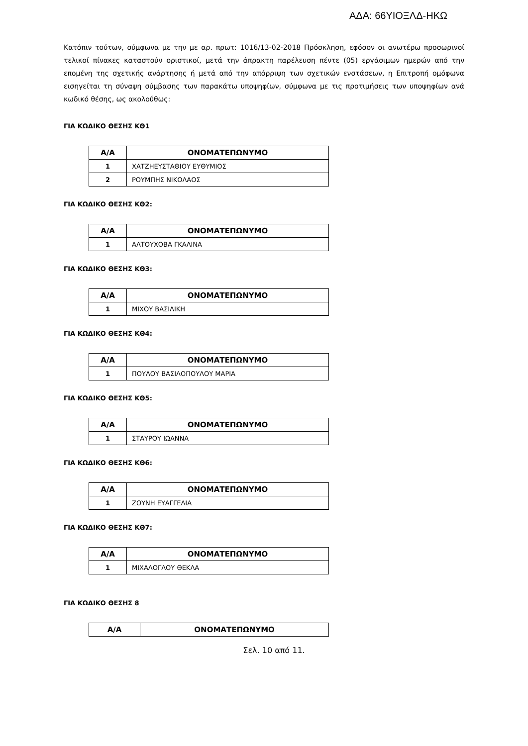ΑΔΑ: 66ΥΙΟΞΛΔ-ΗΚΩ
Κατόπιν τούτων, σύμφωνα με την με αρ. πρωτ: 1016/13-02-2018 Πρόσκληση, εφόσον οι ανωτέρω προσωρινοί τελικοί πίνακες καταστούν οριστικοί, μετά την άπρακτη παρέλευση πέντε (05) εργάσιμων ημερών από την επομένη της σχετικής ανάρτησης ή μετά από την απόρριψη των σχετικών ενστάσεων, η Επιτροπή ομόφωνα εισηγείται τη σύναψη σύμβασης των παρακάτω υποψηφίων, σύμφωνα με τις προτιμήσεις των υποψηφίων ανά κωδικό θέσης, ως ακολούθως:
ΓΙΑ ΚΩΔΙΚΟ ΘΕΣΗΣ ΚΘ1
| Α/Α | ΟΝΟΜΑΤΕΠΩΝΥΜΟ |
| --- | --- |
| 1 | ΧΑΤΖΗΕΥΣΤΑΘΙΟΥ ΕΥΘΥΜΙΟΣ |
| 2 | ΡΟΥΜΠΗΣ ΝΙΚΟΛΑΟΣ |
ΓΙΑ ΚΩΔΙΚΟ ΘΕΣΗΣ ΚΘ2:
| Α/Α | ΟΝΟΜΑΤΕΠΩΝΥΜΟ |
| --- | --- |
| 1 | ΑΛΤΟΥΧΟΒΑ ΓΚΑΛΙΝΑ |
ΓΙΑ ΚΩΔΙΚΟ ΘΕΣΗΣ ΚΘ3:
| Α/Α | ΟΝΟΜΑΤΕΠΩΝΥΜΟ |
| --- | --- |
| 1 | ΜΙΧΟΥ ΒΑΣΙΛΙΚΗ |
ΓΙΑ ΚΩΔΙΚΟ ΘΕΣΗΣ ΚΘ4:
| Α/Α | ΟΝΟΜΑΤΕΠΩΝΥΜΟ |
| --- | --- |
| 1 | ΠΟΥΛΟΥ ΒΑΣΙΛΟΠΟΥΛΟΥ ΜΑΡΙΑ |
ΓΙΑ ΚΩΔΙΚΟ ΘΕΣΗΣ ΚΘ5:
| Α/Α | ΟΝΟΜΑΤΕΠΩΝΥΜΟ |
| --- | --- |
| 1 | ΣΤΑΥΡΟΥ ΙΩΑΝΝΑ |
ΓΙΑ ΚΩΔΙΚΟ ΘΕΣΗΣ ΚΘ6:
| Α/Α | ΟΝΟΜΑΤΕΠΩΝΥΜΟ |
| --- | --- |
| 1 | ΖΟΥΝΗ ΕΥΑΓΓΕΛΙΑ |
ΓΙΑ ΚΩΔΙΚΟ ΘΕΣΗΣ ΚΘ7:
| Α/Α | ΟΝΟΜΑΤΕΠΩΝΥΜΟ |
| --- | --- |
| 1 | ΜΙΧΑΛΟΓΛΟΥ ΘΕΚΛΑ |
ΓΙΑ ΚΩΔΙΚΟ ΘΕΣΗΣ 8
| Α/Α | ΟΝΟΜΑΤΕΠΩΝΥΜΟ |
| --- | --- |
Σελ. 10 από 11.